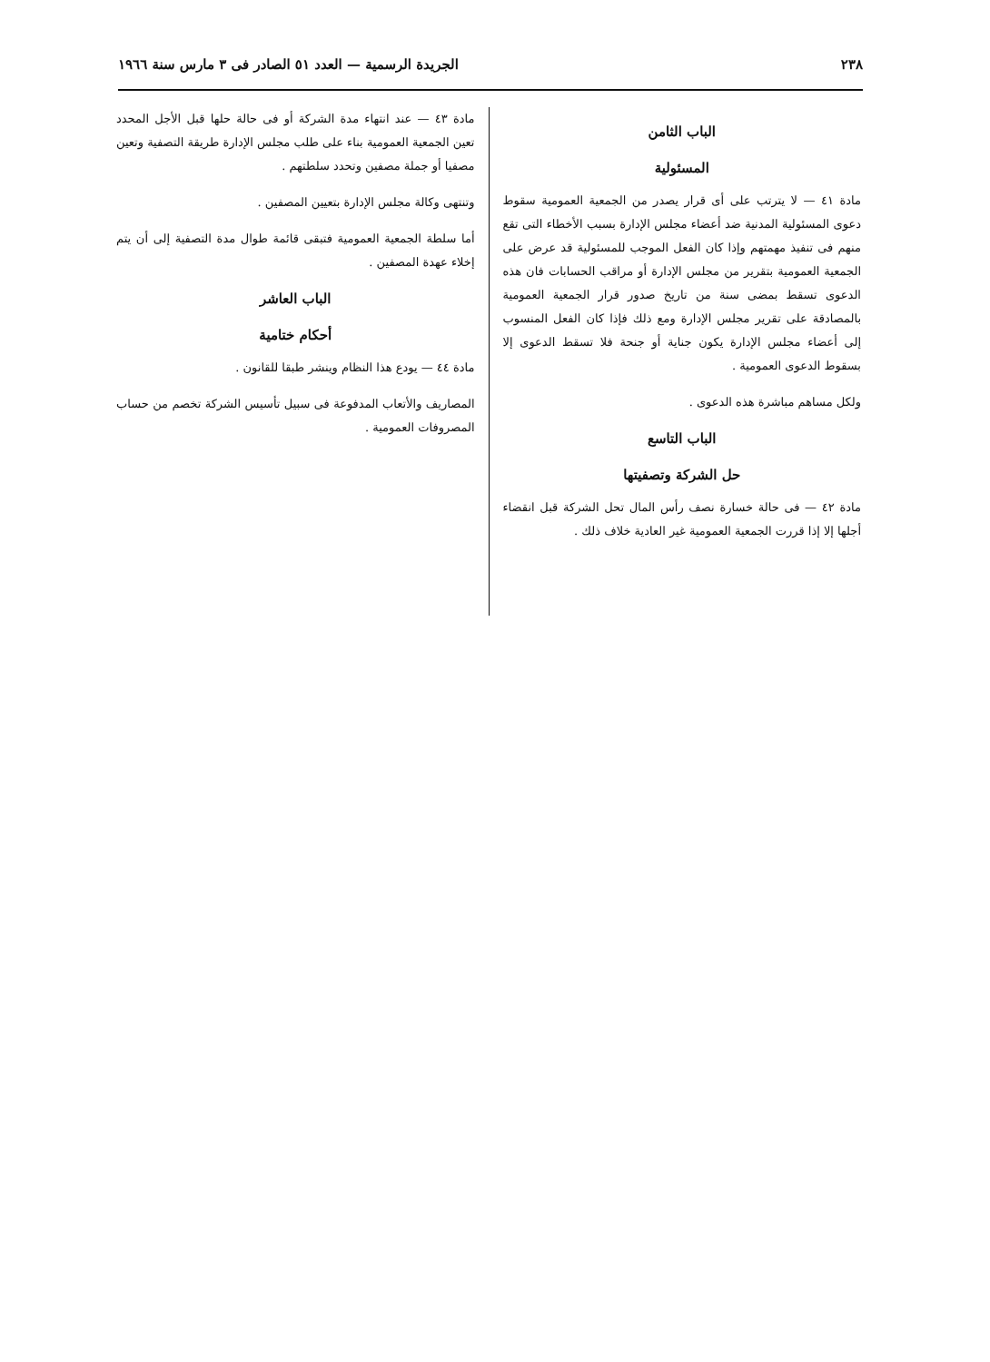٢٣٨ الجريدة الرسمية — العدد ٥١ الصادر فى ٣ مارس سنة ١٩٦٦
الباب الثامن
المسئولية
مادة ٤١ — لا يترتب على أى قرار يصدر من الجمعية العمومية سقوط دعوى المسئولية المدنية ضد أعضاء مجلس الإدارة بسبب الأخطاء التى تقع منهم فى تنفيذ مهمتهم وإذا كان الفعل الموجب للمسئولية قد عرض على الجمعية العمومية بتقرير من مجلس الإدارة أو مراقب الحسابات فان هذه الدعوى تسقط بمضى سنة من تاريخ صدور قرار الجمعية العمومية بالمصادقة على تقرير مجلس الإدارة ومع ذلك فإذا كان الفعل المنسوب إلى أعضاء مجلس الإدارة يكون جناية أو جنحة فلا تسقط الدعوى إلا بسقوط الدعوى العمومية .
ولكل مساهم مباشرة هذه الدعوى .
الباب التاسع
حل الشركة وتصفيتها
مادة ٤٢ — فى حالة خسارة نصف رأس المال تحل الشركة قبل انقضاء أجلها إلا إذا قررت الجمعية العمومية غير العادية خلاف ذلك .
مادة ٤٣ — عند انتهاء مدة الشركة أو فى حالة حلها قبل الأجل المحدد تعين الجمعية العمومية بناء على طلب مجلس الإدارة طريقة التصفية وتعين مصفيا أو جملة مصفين وتحدد سلطتهم .
وتنتهى وكالة مجلس الإدارة بتعيين المصفين .
أما سلطة الجمعية العمومية فتبقى قائمة طوال مدة التصفية إلى أن يتم إخلاء عهدة المصفين .
الباب العاشر
أحكام ختامية
مادة ٤٤ — يودع هذا النظام وينشر طبقا للقانون .
المصاريف والأتعاب المدفوعة فى سبيل تأسيس الشركة تخصم من حساب المصروفات العمومية .